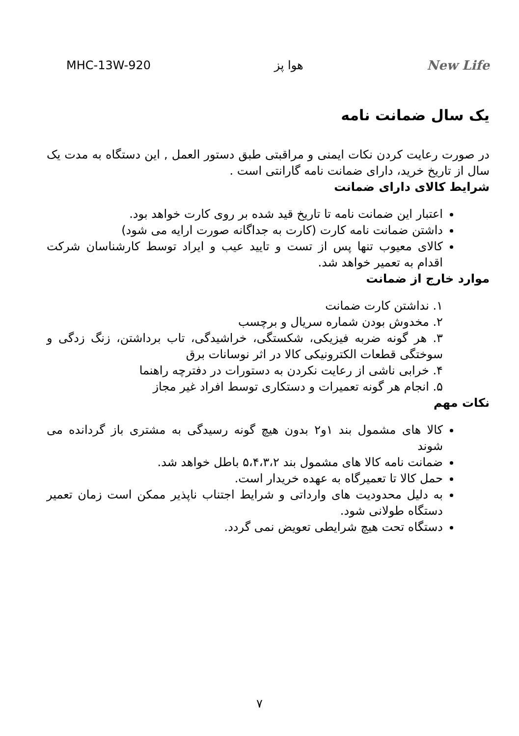MHC-13W-920 هوا پز New Life
یک سال ضمانت نامه
در صورت رعایت کردن نکات ایمنی و مراقبتی طبق دستور العمل , این دستگاه به مدت یک سال از تاریخ خرید، دارای ضمانت نامه گارانتی است .
شرایط کالای دارای ضمانت
اعتبار این ضمانت نامه تا تاریخ قید شده بر روی کارت خواهد بود.
داشتن ضمانت نامه کارت (کارت به جداگانه صورت ارایه می شود)
کالای معیوب تنها پس از تست و تایید عیب و ایراد توسط کارشناسان شرکت اقدام به تعمیر خواهد شد.
موارد خارج از ضمانت
۱. نداشتن کارت ضمانت
۲. مخدوش بودن شماره سریال و برچسب
۳. هر گونه ضربه فیزیکی، شکستگی، خراشیدگی، تاب برداشتن، زنگ زدگی و سوختگی قطعات الکترونیکی کالا در اثر نوسانات برق
۴. خرابی ناشی از رعایت نکردن به دستورات در دفترچه راهنما
۵. انجام هر گونه تعمیرات و دستکاری توسط افراد غیر مجاز
نکات مهم
کالا های مشمول بند ۱و۲ بدون هیچ گونه رسیدگی به مشتری باز گردانده می شوند
ضمانت نامه کالا های مشمول بند ۵،۴،۳،۲ باطل خواهد شد.
حمل کالا تا تعمیرگاه به عهده خریدار است.
به دلیل محدودیت های وارداتی و شرایط اجتناب ناپذیر ممکن است زمان تعمیر دستگاه طولانی شود.
دستگاه تحت هیچ شرایطی تعویض نمی گردد.
۷